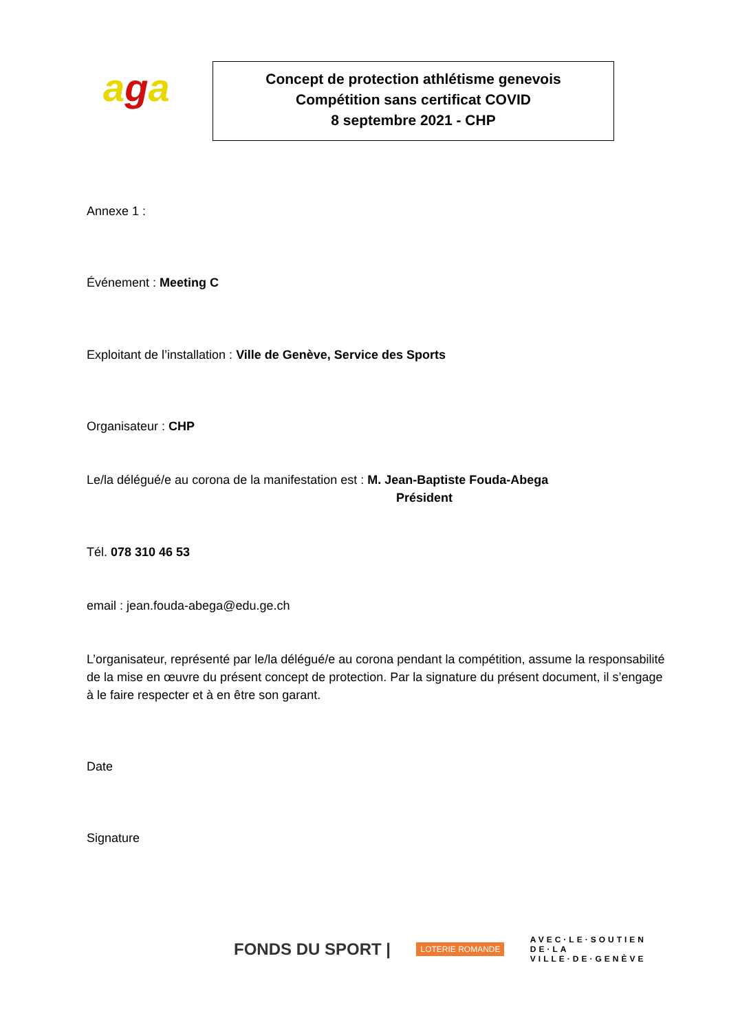aga
Concept de protection athlétisme genevois
Compétition sans certificat COVID
8 septembre 2021 - CHP
Annexe 1 :
Événement : Meeting C
Exploitant de l’installation : Ville de Genève, Service des Sports
Organisateur : CHP
Le/la délégué/e au corona de la manifestation est : M. Jean-Baptiste Fouda-Abega
Président
Tél. 078 310 46 53
email : jean.fouda-abega@edu.ge.ch
L’organisateur, représenté par le/la délégué/e au corona pendant la compétition, assume la responsabilité de la mise en œuvre du présent concept de protection. Par la signature du présent document, il s’engage à le faire respecter et à en être son garant.
Date
Signature
FONDS DU SPORT | LOTERIE ROMANDE AVEC·LE·SOUTIEN
DE·LA
VILLE·DE·GENÈVE